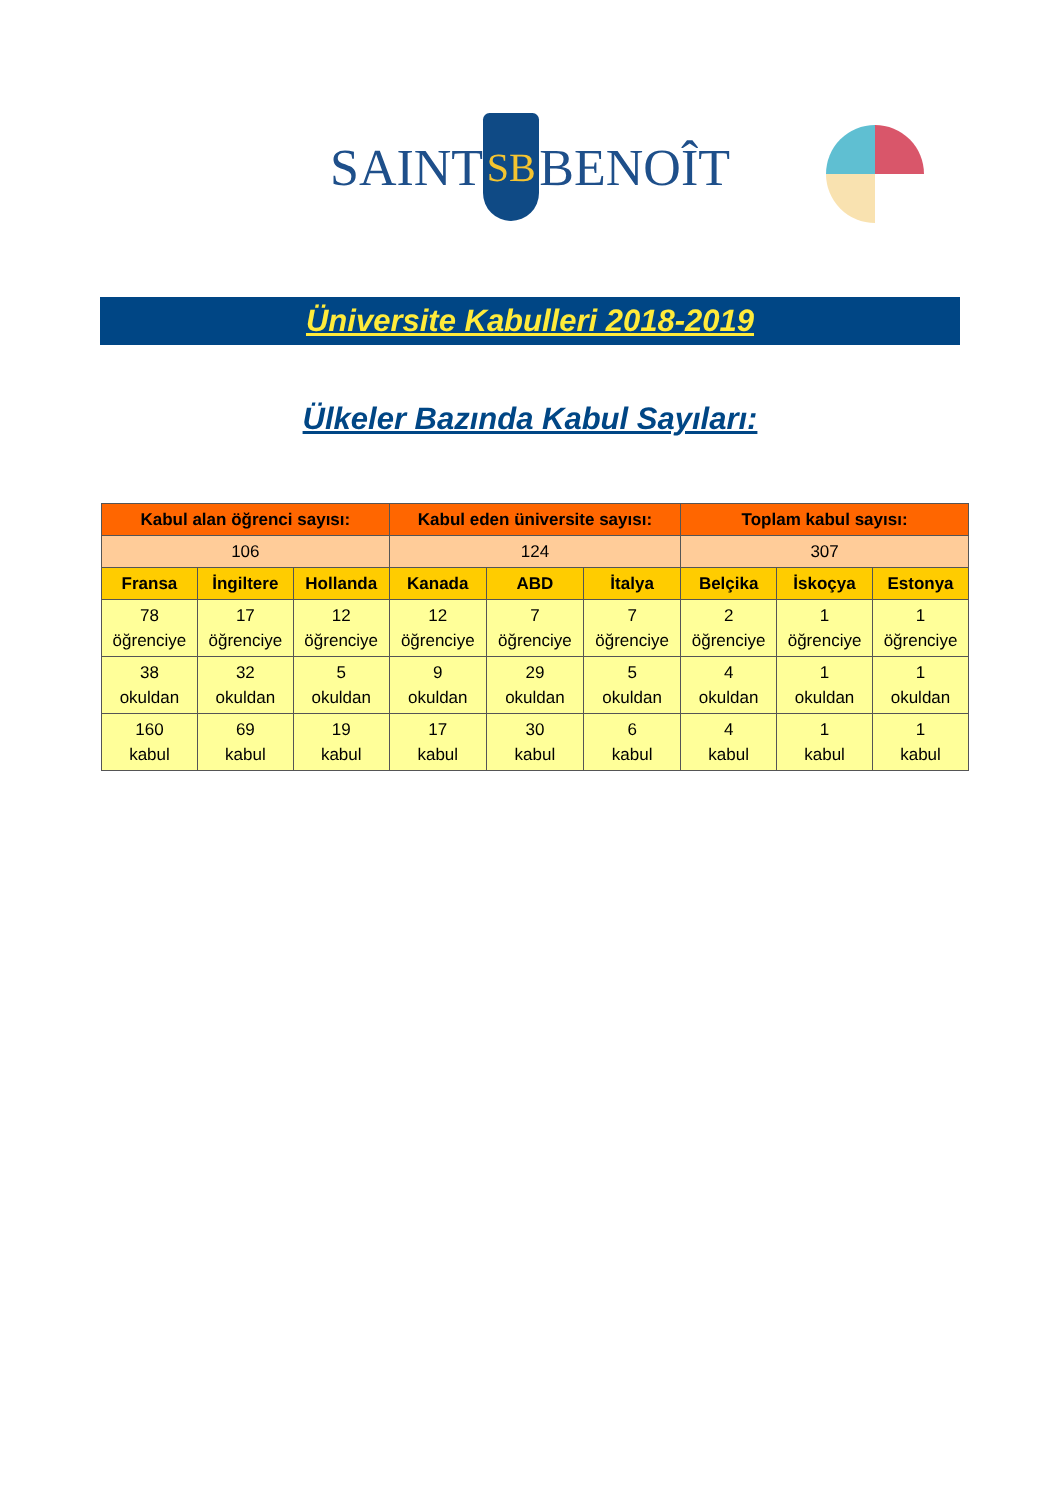SAINT
SB
BENOÎT
Üniversite Kabulleri 2018-2019
Ülkeler Bazında Kabul Sayıları:
| Kabul alan öğrenci sayısı: | | | Kabul eden üniversite sayısı: | | | Toplam kabul sayısı: | | |
| --- | --- | --- | --- | --- | --- | --- | --- | --- |
| 106 | | | 124 | | | 307 | | |
| Fransa | İngiltere | Hollanda | Kanada | ABD | İtalya | Belçika | İskoçya | Estonya |
| 78 öğrenciye | 17 öğrenciye | 12 öğrenciye | 12 öğrenciye | 7 öğrenciye | 7 öğrenciye | 2 öğrenciye | 1 öğrenciye | 1 öğrenciye |
| 38 okuldan | 32 okuldan | 5 okuldan | 9 okuldan | 29 okuldan | 5 okuldan | 4 okuldan | 1 okuldan | 1 okuldan |
| 160 kabul | 69 kabul | 19 kabul | 17 kabul | 30 kabul | 6 kabul | 4 kabul | 1 kabul | 1 kabul |